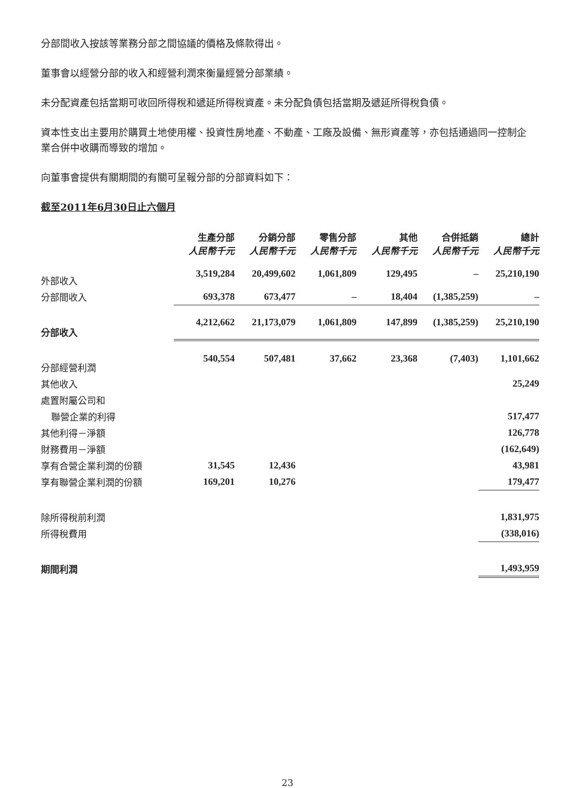分部間收入按該等業務分部之間協議的價格及條款得出。
董事會以經營分部的收入和經營利潤來衡量經營分部業績。
未分配資產包括當期可收回所得稅和遞延所得稅資產。未分配負債包括當期及遞延所得稅負債。
資本性支出主要用於購買土地使用權、投資性房地產、不動產、工廠及設備、無形資產等，亦包括通過同一控制企業合併中收購而導致的增加。
向董事會提供有關期間的有關可呈報分部的分部資料如下：
截至2011年6月30日止六個月
| | 生產分部 人民幣千元 | 分銷分部 人民幣千元 | 零售分部 人民幣千元 | 其他 人民幣千元 | 合併抵銷 人民幣千元 | 總計 人民幣千元 |
| 外部收入 | 3,519,284 | 20,499,602 | 1,061,809 | 129,495 | – | 25,210,190 |
| 分部間收入 | 693,378 | 673,477 | – | 18,404 | (1,385,259) | – |
| 分部收入 | 4,212,662 | 21,173,079 | 1,061,809 | 147,899 | (1,385,259) | 25,210,190 |
| 分部經營利潤 | 540,554 | 507,481 | 37,662 | 23,368 | (7,403) | 1,101,662 |
| 其他收入 | | | | | | 25,249 |
| 處置附屬公司和 | | | | | | |
| 聯營企業的利得 | | | | | | 517,477 |
| 其他利得－淨額 | | | | | | 126,778 |
| 財務費用－淨額 | | | | | | (162,649) |
| 享有合營企業利潤的份額 | 31,545 | 12,436 | | | | 43,981 |
| 享有聯營企業利潤的份額 | 169,201 | 10,276 | | | | 179,477 |
| 除所得稅前利潤 | | | | | | 1,831,975 |
| 所得稅費用 | | | | | | (338,016) |
| 期間利潤 | | | | | | 1,493,959 |
23